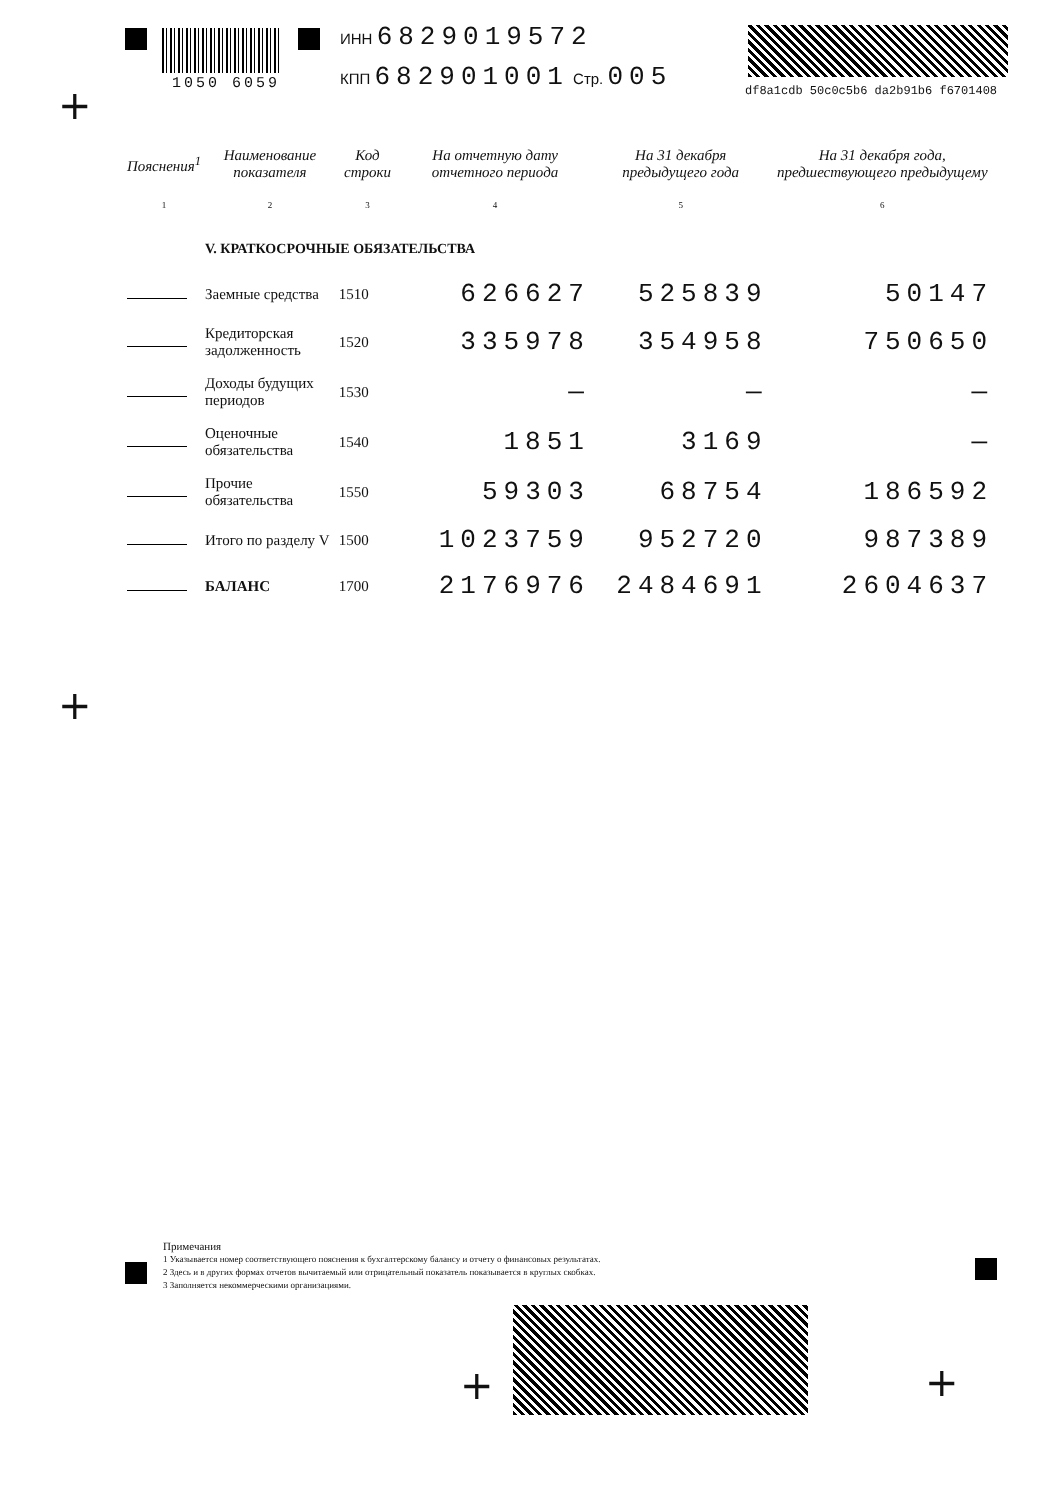1050 6059
ИНН 6829019572
КПП 682901001 Стр. 005
df8a1cdb 50c0c5b6 da2b91b6 f6701408
+
+
| Пояснения<sup>1</sup> | Наименование показателя | Код строки | На отчетную дату отчетного периода | На 31 декабря предыдущего года | На 31 декабря года, предшествующего предыдущему |
| --- | --- | --- | --- | --- | --- |
| 1 | 2 | 3 | 4 | 5 | 6 |
| | V. КРАТКОСРОЧНЫЕ ОБЯЗАТЕЛЬСТВА | | | | |
| | Заемные средства | 1510 | 626627 | 525839 | 50147 |
| | Кредиторская задолженность | 1520 | 335978 | 354958 | 750650 |
| | Доходы будущих периодов | 1530 | — | — | — |
| | Оценочные обязательства | 1540 | 1851 | 3169 | — |
| | Прочие обязательства | 1550 | 59303 | 68754 | 186592 |
| | Итого по разделу V | 1500 | 1023759 | 952720 | 987389 |
| | БАЛАНС | 1700 | 2176976 | 2484691 | 2604637 |
Примечания
1 Указывается номер соответствующего пояснения к бухгалтерскому балансу и отчету о финансовых результатах.
2 Здесь и в других формах отчетов вычитаемый или отрицательный показатель показывается в круглых скобках.
3 Заполняется некоммерческими организациями.
+ +